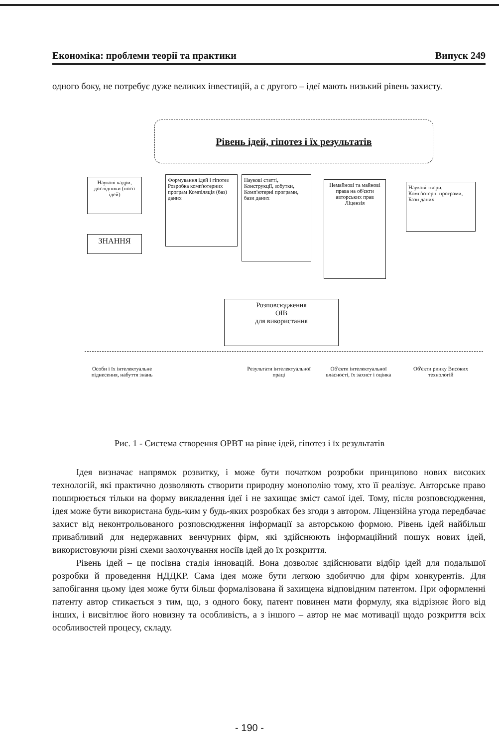Економіка: проблеми теорії та практики Випуск 249
одного боку, не потребує дуже великих інвестицій, а с другого – ідеї мають низький рівень захисту.
Рівень ідей, гіпотез і їх результатів
Наукові кадри, дослідники (носії ідей)
ЗНАННЯ
Формування ідей і гіпотез Розробка комп'ютерних програм Компіляція (баз) даних
Наукові статті, Конструкції, зобутки, Комп'ютерні програми, бази даних
Немайнові та майнові права на об'єкти авторських прав Ліцензія
Наукові твори, Комп'ютерні програми, Бази даних
Розповсюдження
ОІВ
для використання
Особи і їх інтелектуальне піднесення, набуття знань
Результати інтелектуальної праці
Об'єкти інтелектуальної власності, їх захист і оцінка
Об'єкти ринку Високих технологій
Рис. 1 - Система створення ОРВТ на рівне ідей, гіпотез і їх результатів
Ідея визначає напрямок розвитку, і може бути початком розробки принципово нових високих технологій, які практично дозволяють створити природну монополію тому, хто її реалізує. Авторське право поширюється тільки на форму викладення ідеї і не захищає зміст самої ідеї. Тому, після розповсюдження, ідея може бути використана будь-ким у будь-яких розробках без згоди з автором. Ліцензійна угода передбачає захист від неконтрольованого розповсюдження інформації за авторською формою. Рівень ідей найбільш привабливий для недержавних венчурних фірм, які здійснюють інформаційний пошук нових ідей, використовуючи різні схеми заохочування носіїв ідей до їх розкриття.
Рівень ідей – це посівна стадія інновацій. Вона дозволяє здійснювати відбір ідей для подальшої розробки й проведення НДДКР. Сама ідея може бути легкою здобиччю для фірм конкурентів. Для запобігання цьому ідея може бути більш формалізована й захищена відповідним патентом. При оформленні патенту автор стикається з тим, що, з одного боку, патент повинен мати формулу, яка відрізняє його від інших, і висвітлює його новизну та особливість, а з іншого – автор не має мотивації щодо розкриття всіх особливостей процесу, складу.
- 190 -